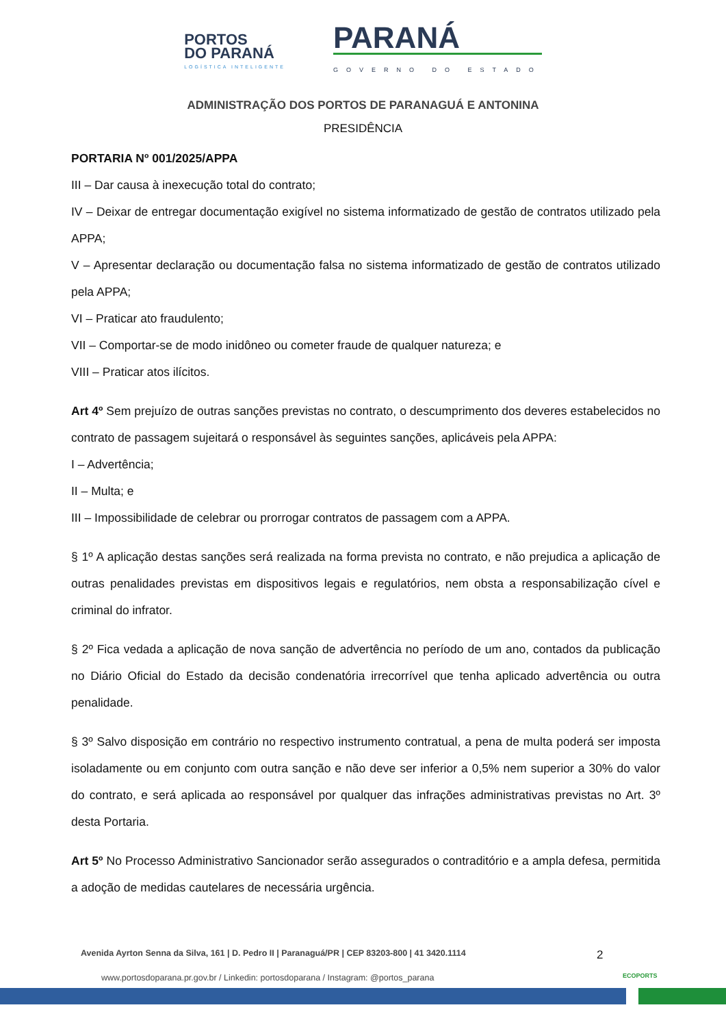PORTOS
DO PARANÁ
LOGÍSTICA INTELIGENTE
PARANÁ
GOVERNO DO ESTADO
ADMINISTRAÇÃO DOS PORTOS DE PARANAGUÁ E ANTONINA
PRESIDÊNCIA
PORTARIA Nº 001/2025/APPA
III – Dar causa à inexecução total do contrato;
IV – Deixar de entregar documentação exigível no sistema informatizado de gestão de contratos utilizado pela APPA;
V – Apresentar declaração ou documentação falsa no sistema informatizado de gestão de contratos utilizado pela APPA;
VI – Praticar ato fraudulento;
VII – Comportar-se de modo inidôneo ou cometer fraude de qualquer natureza; e
VIII – Praticar atos ilícitos.
Art 4º Sem prejuízo de outras sanções previstas no contrato, o descumprimento dos deveres estabelecidos no contrato de passagem sujeitará o responsável às seguintes sanções, aplicáveis pela APPA:
I – Advertência;
II – Multa; e
III – Impossibilidade de celebrar ou prorrogar contratos de passagem com a APPA.
§ 1º A aplicação destas sanções será realizada na forma prevista no contrato, e não prejudica a aplicação de outras penalidades previstas em dispositivos legais e regulatórios, nem obsta a responsabilização cível e criminal do infrator.
§ 2º Fica vedada a aplicação de nova sanção de advertência no período de um ano, contados da publicação no Diário Oficial do Estado da decisão condenatória irrecorrível que tenha aplicado advertência ou outra penalidade.
§ 3º Salvo disposição em contrário no respectivo instrumento contratual, a pena de multa poderá ser imposta isoladamente ou em conjunto com outra sanção e não deve ser inferior a 0,5% nem superior a 30% do valor do contrato, e será aplicada ao responsável por qualquer das infrações administrativas previstas no Art. 3º desta Portaria.
Art 5º No Processo Administrativo Sancionador serão assegurados o contraditório e a ampla defesa, permitida a adoção de medidas cautelares de necessária urgência.
Avenida Ayrton Senna da Silva, 161 | D. Pedro II | Paranaguá/PR | CEP 83203-800 | 41 3420.1114
www.portosdoparana.pr.gov.br / Linkedin: portosdoparana / Instagram: @portos_parana
2
ECOPORTS